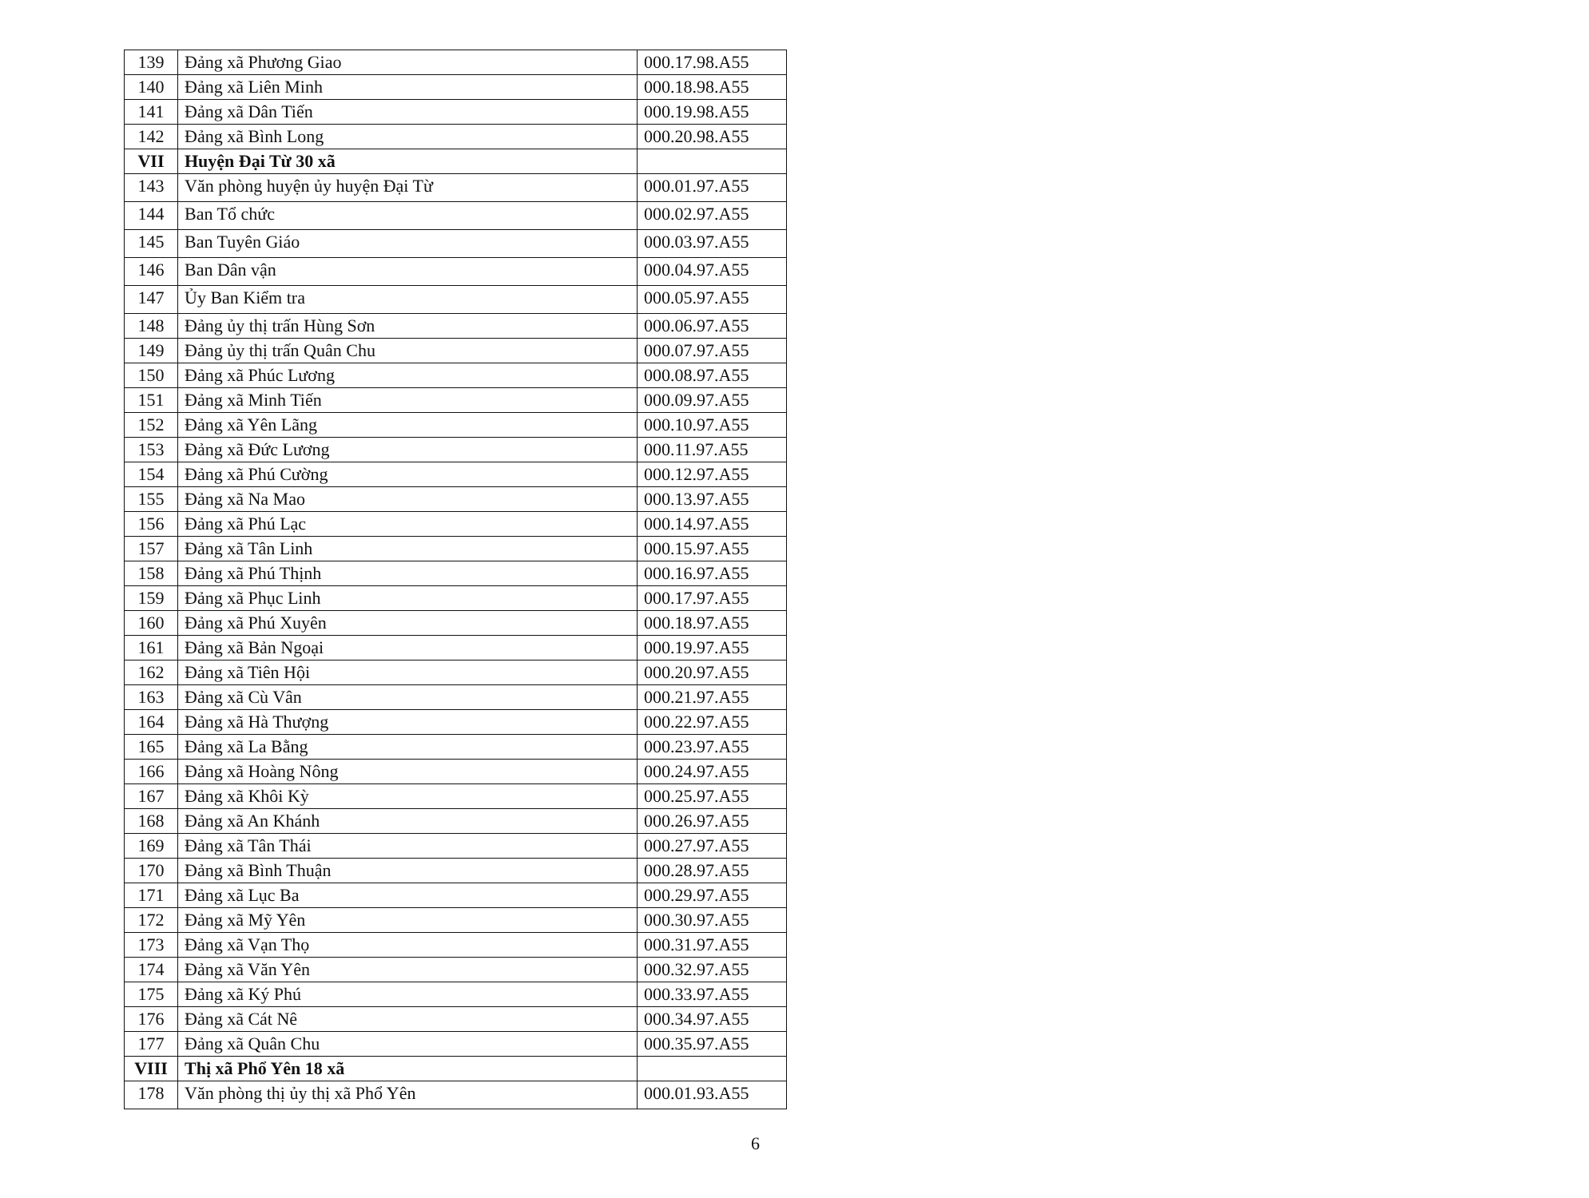| 139 | Đảng xã Phương Giao | 000.17.98.A55 |
| 140 | Đảng xã Liên Minh | 000.18.98.A55 |
| 141 | Đảng xã Dân Tiến | 000.19.98.A55 |
| 142 | Đảng xã Bình Long | 000.20.98.A55 |
| VII | Huyện Đại Từ 30 xã | |
| 143 | Văn phòng huyện ủy huyện Đại Từ | 000.01.97.A55 |
| 144 | Ban Tổ chức | 000.02.97.A55 |
| 145 | Ban Tuyên Giáo | 000.03.97.A55 |
| 146 | Ban Dân vận | 000.04.97.A55 |
| 147 | Ủy Ban Kiểm tra | 000.05.97.A55 |
| 148 | Đảng ủy thị trấn Hùng Sơn | 000.06.97.A55 |
| 149 | Đảng ủy thị trấn Quân Chu | 000.07.97.A55 |
| 150 | Đảng xã Phúc Lương | 000.08.97.A55 |
| 151 | Đảng xã Minh Tiến | 000.09.97.A55 |
| 152 | Đảng xã Yên Lãng | 000.10.97.A55 |
| 153 | Đảng xã Đức Lương | 000.11.97.A55 |
| 154 | Đảng xã Phú Cường | 000.12.97.A55 |
| 155 | Đảng xã Na Mao | 000.13.97.A55 |
| 156 | Đảng xã Phú Lạc | 000.14.97.A55 |
| 157 | Đảng xã Tân Linh | 000.15.97.A55 |
| 158 | Đảng xã Phú Thịnh | 000.16.97.A55 |
| 159 | Đảng xã Phục Linh | 000.17.97.A55 |
| 160 | Đảng xã Phú Xuyên | 000.18.97.A55 |
| 161 | Đảng xã Bản Ngoại | 000.19.97.A55 |
| 162 | Đảng xã Tiên Hội | 000.20.97.A55 |
| 163 | Đảng xã Cù Vân | 000.21.97.A55 |
| 164 | Đảng xã Hà Thượng | 000.22.97.A55 |
| 165 | Đảng xã La Bằng | 000.23.97.A55 |
| 166 | Đảng xã Hoàng Nông | 000.24.97.A55 |
| 167 | Đảng xã Khôi Kỳ | 000.25.97.A55 |
| 168 | Đảng xã An Khánh | 000.26.97.A55 |
| 169 | Đảng xã Tân Thái | 000.27.97.A55 |
| 170 | Đảng xã Bình Thuận | 000.28.97.A55 |
| 171 | Đảng xã Lục Ba | 000.29.97.A55 |
| 172 | Đảng xã Mỹ Yên | 000.30.97.A55 |
| 173 | Đảng xã Vạn Thọ | 000.31.97.A55 |
| 174 | Đảng xã Văn Yên | 000.32.97.A55 |
| 175 | Đảng xã Ký Phú | 000.33.97.A55 |
| 176 | Đảng xã Cát Nê | 000.34.97.A55 |
| 177 | Đảng xã Quân Chu | 000.35.97.A55 |
| VIII | Thị xã Phổ Yên 18 xã | |
| 178 | Văn phòng thị ủy thị xã Phổ Yên | 000.01.93.A55 |
6